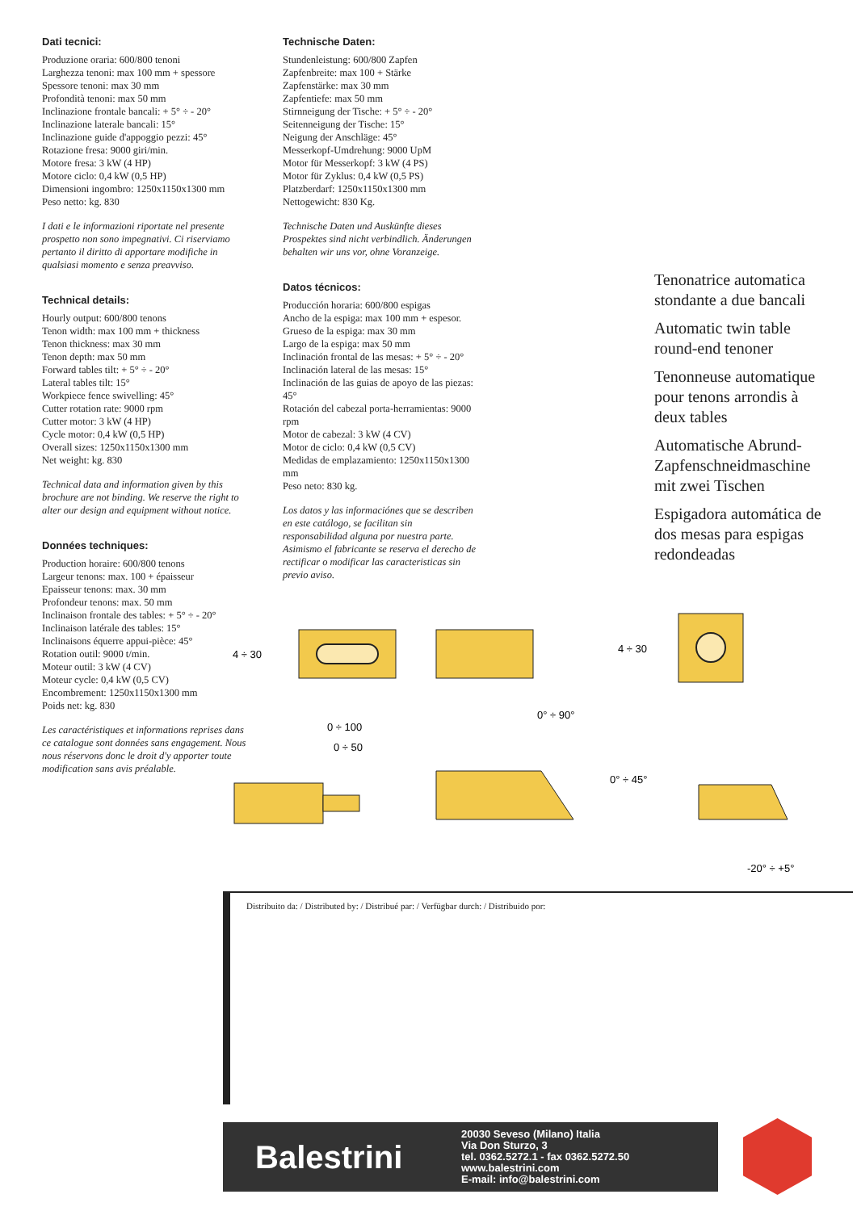Dati tecnici:
Produzione oraria: 600/800 tenoni
Larghezza tenoni: max 100 mm + spessore
Spessore tenoni: max 30 mm
Profondità tenoni: max 50 mm
Inclinazione frontale bancali: + 5° ÷ - 20°
Inclinazione laterale bancali: 15°
Inclinazione guide d'appoggio pezzi: 45°
Rotazione fresa: 9000 giri/min.
Motore fresa: 3 kW (4 HP)
Motore ciclo: 0,4 kW (0,5 HP)
Dimensioni ingombro: 1250x1150x1300 mm
Peso netto: kg. 830
I dati e le informazioni riportate nel presente prospetto non sono impegnativi. Ci riserviamo pertanto il diritto di apportare modifiche in qualsiasi momento e senza preavviso.
Technical details:
Hourly output: 600/800 tenons
Tenon width: max 100 mm + thickness
Tenon thickness: max 30 mm
Tenon depth: max 50 mm
Forward tables tilt: + 5° ÷ - 20°
Lateral tables tilt: 15°
Workpiece fence swivelling: 45°
Cutter rotation rate: 9000 rpm
Cutter motor: 3 kW (4 HP)
Cycle motor: 0,4 kW (0,5 HP)
Overall sizes: 1250x1150x1300 mm
Net weight: kg. 830
Technical data and information given by this brochure are not binding. We reserve the right to alter our design and equipment without notice.
Données techniques:
Production horaire: 600/800 tenons
Largeur tenons: max. 100 + épaisseur
Epaisseur tenons: max. 30 mm
Profondeur tenons: max. 50 mm
Inclinaison frontale des tables: + 5° ÷ - 20°
Inclinaison latérale des tables: 15°
Inclinaisons équerre appui-pièce: 45°
Rotation outil: 9000 t/min.
Moteur outil: 3 kW (4 CV)
Moteur cycle: 0,4 kW (0,5 CV)
Encombrement: 1250x1150x1300 mm
Poids net: kg. 830
Les caractéristiques et informations reprises dans ce catalogue sont données sans engagement. Nous nous réservons donc le droit d'y apporter toute modification sans avis préalable.
Technische Daten:
Stundenleistung: 600/800 Zapfen
Zapfenbreite: max 100 + Stärke
Zapfenstärke: max 30 mm
Zapfentiefe: max 50 mm
Stirnneigung der Tische: + 5° ÷ - 20°
Seitenneigung der Tische: 15°
Neigung der Anschläge: 45°
Messerkopf-Umdrehung: 9000 UpM
Motor für Messerkopf: 3 kW (4 PS)
Motor für Zyklus: 0,4 kW (0,5 PS)
Platzberdarf: 1250x1150x1300 mm
Nettogewicht: 830 Kg.
Technische Daten und Auskünfte dieses Prospektes sind nicht verbindlich. Änderungen behalten wir uns vor, ohne Voranzeige.
Datos técnicos:
Producción horaria: 600/800 espigas
Ancho de la espiga: max 100 mm + espesor.
Grueso de la espiga: max 30 mm
Largo de la espiga: max 50 mm
Inclinación frontal de las mesas: + 5° ÷ - 20°
Inclinación lateral de las mesas: 15°
Inclinación de las guias de apoyo de las piezas: 45°
Rotación del cabezal porta-herramientas: 9000 rpm
Motor de cabezal: 3 kW (4 CV)
Motor de ciclo: 0,4 kW (0,5 CV)
Medidas de emplazamiento: 1250x1150x1300 mm
Peso neto: 830 kg.
Los datos y las informaciónes que se describen en este catálogo, se facilitan sin responsabilidad alguna por nuestra parte. Asimismo el fabricante se reserva el derecho de rectificar o modificar las caracteristicas sin previo aviso.
Tenonatrice automatica stondante a due bancali
Automatic twin table round-end tenoner
Tenonneuse automatique pour tenons arrondis à deux tables
Automatische Abrund-Zapfenschneidmaschine mit zwei Tischen
Espigadora automática de dos mesas para espigas redondeadas
4 ÷ 30
0 ÷ 100
0° ÷ 90°
4 ÷ 30
0 ÷ 50
0° ÷ 45°
-20° ÷ +5°
Distribuito da: / Distributed by: / Distribué par: / Verfügbar durch: / Distribuido por:
Balestrini
20030 Seveso (Milano) Italia
Via Don Sturzo, 3
tel. 0362.5272.1 - fax 0362.5272.50
www.balestrini.com
E-mail: info@balestrini.com